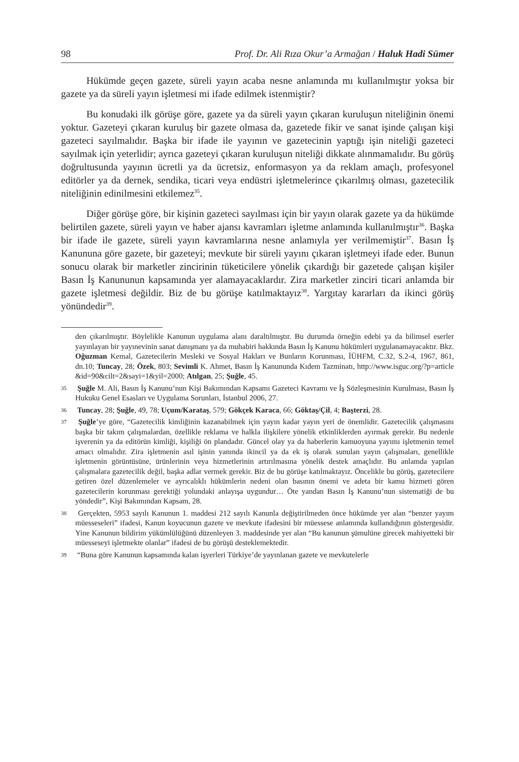98 Prof. Dr. Ali Rıza Okur’a Armağan / Haluk Hadi Sümer
Hükümde geçen gazete, süreli yayın acaba nesne anlamında mı kullanılmıştır yoksa bir gazete ya da süreli yayın işletmesi mi ifade edilmek istenmiştir?
Bu konudaki ilk görüşe göre, gazete ya da süreli yayın çıkaran kuruluşun niteliğinin önemi yoktur. Gazeteyi çıkaran kuruluş bir gazete olmasa da, gazetede fikir ve sanat işinde çalışan kişi gazeteci sayılmalıdır. Başka bir ifade ile yayının ve gazetecinin yaptığı işin niteliği gazeteci sayılmak için yeterlidir; ayrıca gazeteyi çıkaran kuruluşun niteliği dikkate alınmamalıdır. Bu görüş doğrultusunda yayının ücretli ya da ücretsiz, enformasyon ya da reklam amaçlı, profesyonel editörler ya da dernek, sendika, ticari veya endüstri işletmelerince çıkarılmış olması, gazetecilik niteliğinin edinilmesini etkilemez<sup>35</sup>.
Diğer görüşe göre, bir kişinin gazeteci sayılması için bir yayın olarak gazete ya da hükümde belirtilen gazete, süreli yayın ve haber ajansı kavramları işletme anlamında kullanılmıştır<sup>36</sup>. Başka bir ifade ile gazete, süreli yayın kavramlarına nesne anlamıyla yer verilmemiştir<sup>37</sup>. Basın İş Kanununa göre gazete, bir gazeteyi; mevkute bir süreli yayını çıkaran işletmeyi ifade eder. Bunun sonucu olarak bir marketler zincirinin tüketicilere yönelik çıkardığı bir gazetede çalışan kişiler Basın İş Kanununun kapsamında yer alamayacaklardır. Zira marketler zinciri ticari anlamda bir gazete işletmesi değildir. Biz de bu görüşe katılmaktayız<sup>38</sup>. Yargıtay kararları da ikinci görüş yönündedir<sup>39</sup>.
den çıkarılmıştır. Böylelikle Kanunun uygulama alanı daraltılmıştır. Bu durumda örneğin edebi ya da bilimsel eserler yayınlayan bir yayınevinin sanat danışmanı ya da muhabiri hakkında Basın İş Kanunu hükümleri uygulanamayacaktır. Bkz. Oğuzman Kemal, Gazetecilerin Mesleki ve Sosyal Hakları ve Bunların Korunması, İÜHFM, C.32, S.2-4, 1967, 861, dn.10; Tuncay, 28; Özek, 803; Sevimli K. Ahmet, Basın İş Kanununda Kıdem Tazminatı, http://www.isguc.org/?p=article &id=90&cilt=2&sayi=1&yil=2000; Atılgan, 25; Şuğle, 45.
35 Şuğle M. Ali, Basın İş Kanunu’nun Kişi Bakımından Kapsamı Gazeteci Kavramı ve İş Sözleşmesinin Kurulması, Basın İş Hukuku Genel Esasları ve Uygulama Sorunları, İstanbul 2006, 27.
36 Tuncay, 28; Şuğle, 49, 78; Uçum/Karataş, 579; Gökçek Karaca, 66; Göktaş/Çil, 4; Başterzi, 28.
37 Şuğle’ye göre, “Gazetecilik kimliğinin kazanabilmek için yayın kadar yayın yeri de önemlidir. Gazetecilik çalışmasını başka bir takım çalışmalardan, özellikle reklama ve halkla ilişkilere yönelik etkinliklerden ayırmak gerekir. Bu nedenle işverenin ya da editörün kimliği, kişiliği ön plandadır. Güncel olay ya da haberlerin kamuoyuna yayımı işletmenin temel amacı olmalıdır. Zira işletmenin asıl işinin yanında ikincil ya da ek iş olarak sunulan yayın çalışmaları, genellikle işletmenin görüntüsüne, ürünlerinin veya hizmetlerinin artırılmasına yönelik destek amaçlıdır. Bu anlamda yapılan çalışmalara gazetecilik değil, başka adlar vermek gerekir. Biz de bu görüşe katılmaktayız. Öncelikle bu görüş, gazetecilere getiren özel düzenlemeler ve ayrıcalıklı hükümlerin nedeni olan basının önemi ve adeta bir kamu hizmeti gören gazetecilerin korunması gerektiği yolundaki anlayışa uygundur… Öte yandan Basın İş Kanunu’nun sistematiği de bu yöndedir”, Kişi Bakımından Kapsam, 28.
38 Gerçekten, 5953 sayılı Kanunun 1. maddesi 212 sayılı Kanunla değiştirilmeden önce hükümde yer alan “benzer yayım müesseseleri” ifadesi, Kanun koyucunun gazete ve mevkute ifadesini bir müessese anlamında kullandığının göstergesidir. Yine Kanunun bildirim yükümlülüğünü düzenleyen 3. maddesinde yer alan “Bu kanunun şümulüne girecek mahiyetteki bir müesseseyi işletmekte olanlar” ifadesi de bu görüşü desteklemektedir.
39 “Buna göre Kanunun kapsamında kalan işyerleri Türkiye’de yayınlanan gazete ve mevkutelerle